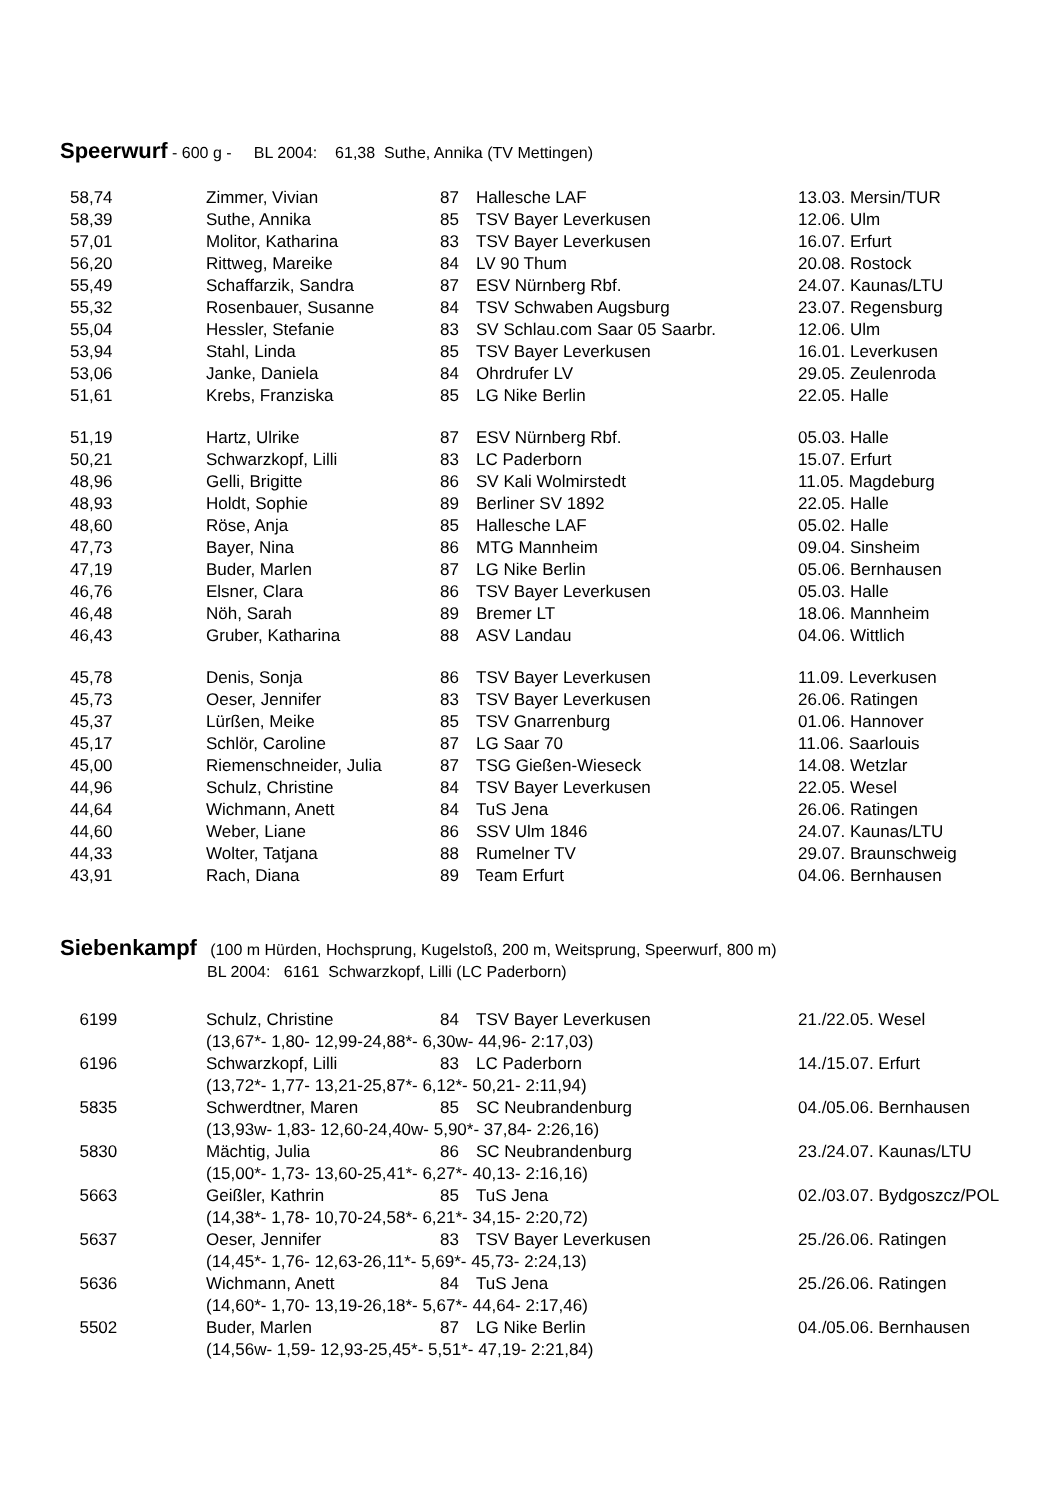Speerwurf - 600 g - BL 2004: 61,38 Suthe, Annika (TV Mettingen)
| 58,74 | Zimmer, Vivian | 87 | Hallesche LAF | 13.03. Mersin/TUR |
| 58,39 | Suthe, Annika | 85 | TSV Bayer Leverkusen | 12.06. Ulm |
| 57,01 | Molitor, Katharina | 83 | TSV Bayer Leverkusen | 16.07. Erfurt |
| 56,20 | Rittweg, Mareike | 84 | LV 90 Thum | 20.08. Rostock |
| 55,49 | Schaffarzik, Sandra | 87 | ESV Nürnberg Rbf. | 24.07. Kaunas/LTU |
| 55,32 | Rosenbauer, Susanne | 84 | TSV Schwaben Augsburg | 23.07. Regensburg |
| 55,04 | Hessler, Stefanie | 83 | SV Schlau.com Saar 05 Saarbr. | 12.06. Ulm |
| 53,94 | Stahl, Linda | 85 | TSV Bayer Leverkusen | 16.01. Leverkusen |
| 53,06 | Janke, Daniela | 84 | Ohrdrufer LV | 29.05. Zeulenroda |
| 51,61 | Krebs, Franziska | 85 | LG Nike Berlin | 22.05. Halle |
| 51,19 | Hartz, Ulrike | 87 | ESV Nürnberg Rbf. | 05.03. Halle |
| 50,21 | Schwarzkopf, Lilli | 83 | LC Paderborn | 15.07. Erfurt |
| 48,96 | Gelli, Brigitte | 86 | SV Kali Wolmirstedt | 11.05. Magdeburg |
| 48,93 | Holdt, Sophie | 89 | Berliner SV 1892 | 22.05. Halle |
| 48,60 | Röse, Anja | 85 | Hallesche LAF | 05.02. Halle |
| 47,73 | Bayer, Nina | 86 | MTG Mannheim | 09.04. Sinsheim |
| 47,19 | Buder, Marlen | 87 | LG Nike Berlin | 05.06. Bernhausen |
| 46,76 | Elsner, Clara | 86 | TSV Bayer Leverkusen | 05.03. Halle |
| 46,48 | Nöh, Sarah | 89 | Bremer LT | 18.06. Mannheim |
| 46,43 | Gruber, Katharina | 88 | ASV Landau | 04.06. Wittlich |
| 45,78 | Denis, Sonja | 86 | TSV Bayer Leverkusen | 11.09. Leverkusen |
| 45,73 | Oeser, Jennifer | 83 | TSV Bayer Leverkusen | 26.06. Ratingen |
| 45,37 | Lürßen, Meike | 85 | TSV Gnarrenburg | 01.06. Hannover |
| 45,17 | Schlör, Caroline | 87 | LG Saar 70 | 11.06. Saarlouis |
| 45,00 | Riemenschneider, Julia | 87 | TSG Gießen-Wieseck | 14.08. Wetzlar |
| 44,96 | Schulz, Christine | 84 | TSV Bayer Leverkusen | 22.05. Wesel |
| 44,64 | Wichmann, Anett | 84 | TuS Jena | 26.06. Ratingen |
| 44,60 | Weber, Liane | 86 | SSV Ulm 1846 | 24.07. Kaunas/LTU |
| 44,33 | Wolter, Tatjana | 88 | Rumelner TV | 29.07. Braunschweig |
| 43,91 | Rach, Diana | 89 | Team Erfurt | 04.06. Bernhausen |
Siebenkampf (100 m Hürden, Hochsprung, Kugelstoß, 200 m, Weitsprung, Speerwurf, 800 m)
BL 2004: 6161 Schwarzkopf, Lilli (LC Paderborn)
| 6199 | Schulz, Christine | 84 | TSV Bayer Leverkusen | 21./22.05. Wesel |
| | (13,67*- 1,80- 12,99-24,88*- 6,30w- 44,96- 2:17,03) | | | |
| 6196 | Schwarzkopf, Lilli | 83 | LC Paderborn | 14./15.07. Erfurt |
| | (13,72*- 1,77- 13,21-25,87*- 6,12*- 50,21- 2:11,94) | | | |
| 5835 | Schwerdtner, Maren | 85 | SC Neubrandenburg | 04./05.06. Bernhausen |
| | (13,93w- 1,83- 12,60-24,40w- 5,90*- 37,84- 2:26,16) | | | |
| 5830 | Mächtig, Julia | 86 | SC Neubrandenburg | 23./24.07. Kaunas/LTU |
| | (15,00*- 1,73- 13,60-25,41*- 6,27*- 40,13- 2:16,16) | | | |
| 5663 | Geißler, Kathrin | 85 | TuS Jena | 02./03.07. Bydgoszcz/POL |
| | (14,38*- 1,78- 10,70-24,58*- 6,21*- 34,15- 2:20,72) | | | |
| 5637 | Oeser, Jennifer | 83 | TSV Bayer Leverkusen | 25./26.06. Ratingen |
| | (14,45*- 1,76- 12,63-26,11*- 5,69*- 45,73- 2:24,13) | | | |
| 5636 | Wichmann, Anett | 84 | TuS Jena | 25./26.06. Ratingen |
| | (14,60*- 1,70- 13,19-26,18*- 5,67*- 44,64- 2:17,46) | | | |
| 5502 | Buder, Marlen | 87 | LG Nike Berlin | 04./05.06. Bernhausen |
| | (14,56w- 1,59- 12,93-25,45*- 5,51*- 47,19- 2:21,84) | | | |